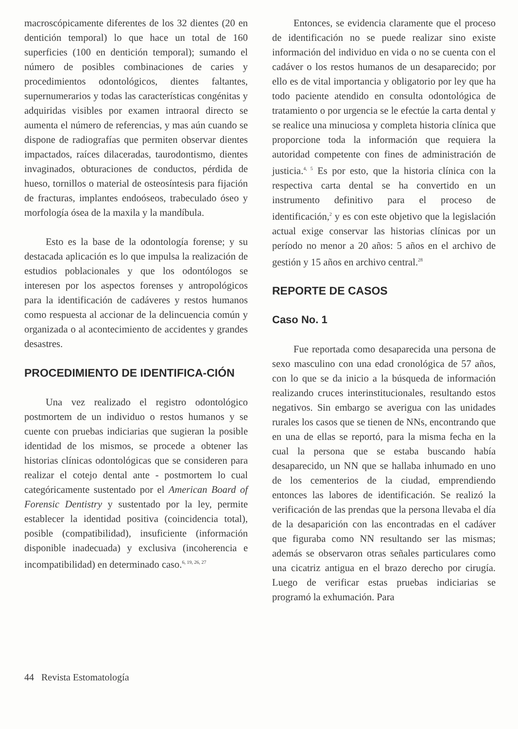macroscópicamente diferentes de los 32 dientes (20 en dentición temporal) lo que hace un total de 160 superficies (100 en dentición temporal); sumando el número de posibles combinaciones de caries y procedimientos odontológicos, dientes faltantes, supernumerarios y todas las características congénitas y adquiridas visibles por examen intraoral directo se aumenta el número de referencias, y mas aún cuando se dispone de radiografías que permiten observar dientes impactados, raíces dilaceradas, taurodontismo, dientes invaginados, obturaciones de conductos, pérdida de hueso, tornillos o material de osteosíntesis para fijación de fracturas, implantes endoóseos, trabeculado óseo y morfología ósea de la maxila y la mandíbula.
Esto es la base de la odontología forense; y su destacada aplicación es lo que impulsa la realización de estudios poblacionales y que los odontólogos se interesen por los aspectos forenses y antropológicos para la identificación de cadáveres y restos humanos como respuesta al accionar de la delincuencia común y organizada o al acontecimiento de accidentes y grandes desastres.
PROCEDIMIENTO DE IDENTIFICA-CIÓN
Una vez realizado el registro odontológico postmortem de un individuo o restos humanos y se cuente con pruebas indiciarias que sugieran la posible identidad de los mismos, se procede a obtener las historias clínicas odontológicas que se consideren para realizar el cotejo dental ante - postmortem lo cual categóricamente sustentado por el American Board of Forensic Dentistry y sustentado por la ley, permite establecer la identidad positiva (coincidencia total), posible (compatibilidad), insuficiente (información disponible inadecuada) y exclusiva (incoherencia e incompatibilidad) en determinado caso.<sup>6, 19, 26, 27</sup>
Entonces, se evidencia claramente que el proceso de identificación no se puede realizar sino existe información del individuo en vida o no se cuenta con el cadáver o los restos humanos de un desaparecido; por ello es de vital importancia y obligatorio por ley que ha todo paciente atendido en consulta odontológica de tratamiento o por urgencia se le efectúe la carta dental y se realice una minuciosa y completa historia clínica que proporcione toda la información que requiera la autoridad competente con fines de administración de justicia.<sup>4, 5</sup> Es por esto, que la historia clínica con la respectiva carta dental se ha convertido en un instrumento definitivo para el proceso de identificación,<sup>2</sup> y es con este objetivo que la legislación actual exige conservar las historias clínicas por un período no menor a 20 años: 5 años en el archivo de gestión y 15 años en archivo central.<sup>28</sup>
REPORTE DE CASOS
Caso No. 1
Fue reportada como desaparecida una persona de sexo masculino con una edad cronológica de 57 años, con lo que se da inicio a la búsqueda de información realizando cruces interinstitucionales, resultando estos negativos. Sin embargo se averigua con las unidades rurales los casos que se tienen de NNs, encontrando que en una de ellas se reportó, para la misma fecha en la cual la persona que se estaba buscando había desaparecido, un NN que se hallaba inhumado en uno de los cementerios de la ciudad, emprendiendo entonces las labores de identificación. Se realizó la verificación de las prendas que la persona llevaba el día de la desaparición con las encontradas en el cadáver que figuraba como NN resultando ser las mismas; además se observaron otras señales particulares como una cicatriz antigua en el brazo derecho por cirugía. Luego de verificar estas pruebas indiciarias se programó la exhumación. Para
44 Revista Estomatología